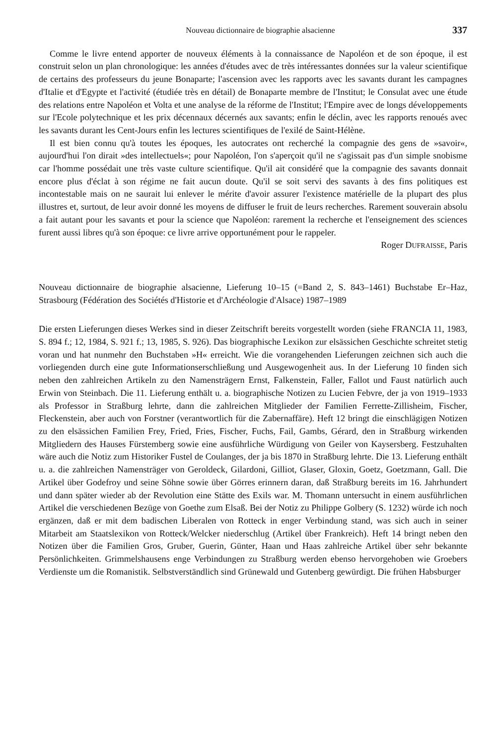Nouveau dictionnaire de biographie alsacienne 337
Comme le livre entend apporter de nouveux éléments à la connaissance de Napoléon et de son époque, il est construit selon un plan chronologique: les années d'études avec de très intéressantes données sur la valeur scientifique de certains des professeurs du jeune Bonaparte; l'ascension avec les rapports avec les savants durant les campagnes d'Italie et d'Egypte et l'activité (étudiée très en détail) de Bonaparte membre de l'Institut; le Consulat avec une étude des relations entre Napoléon et Volta et une analyse de la réforme de l'Institut; l'Empire avec de longs développements sur l'Ecole polytechnique et les prix décennaux décernés aux savants; enfin le déclin, avec les rapports renoués avec les savants durant les Cent-Jours enfin les lectures scientifiques de l'exilé de Saint-Hélène.
Il est bien connu qu'à toutes les époques, les autocrates ont recherché la compagnie des gens de »savoir«, aujourd'hui l'on dirait »des intellectuels«; pour Napoléon, l'on s'aperçoit qu'il ne s'agissait pas d'un simple snobisme car l'homme possédait une très vaste culture scientifique. Qu'il ait considéré que la compagnie des savants donnait encore plus d'éclat à son régime ne fait aucun doute. Qu'il se soit servi des savants à des fins politiques est incontestable mais on ne saurait lui enlever le mérite d'avoir assurer l'existence matérielle de la plupart des plus illustres et, surtout, de leur avoir donné les moyens de diffuser le fruit de leurs recherches. Rarement souverain absolu a fait autant pour les savants et pour la science que Napoléon: rarement la recherche et l'enseignement des sciences furent aussi libres qu'à son époque: ce livre arrive opportunément pour le rappeler.
Roger DUFRAISSE, Paris
Nouveau dictionnaire de biographie alsacienne, Lieferung 10–15 (=Band 2, S. 843–1461) Buchstabe Er–Haz, Strasbourg (Fédération des Sociétés d'Historie et d'Archéologie d'Alsace) 1987–1989
Die ersten Lieferungen dieses Werkes sind in dieser Zeitschrift bereits vorgestellt worden (siehe FRANCIA 11, 1983, S. 894 f.; 12, 1984, S. 921 f.; 13, 1985, S. 926). Das biographische Lexikon zur elsässichen Geschichte schreitet stetig voran und hat nunmehr den Buchstaben »H« erreicht. Wie die vorangehenden Lieferungen zeichnen sich auch die vorliegenden durch eine gute Informationserschließung und Ausgewogenheit aus. In der Lieferung 10 finden sich neben den zahlreichen Artikeln zu den Namensträgern Ernst, Falkenstein, Faller, Fallot und Faust natürlich auch Erwin von Steinbach. Die 11. Lieferung enthält u. a. biographische Notizen zu Lucien Febvre, der ja von 1919–1933 als Professor in Straßburg lehrte, dann die zahlreichen Mitglieder der Familien Ferrette-Zillisheim, Fischer, Fleckenstein, aber auch von Forstner (verantwortlich für die Zabernaffäre). Heft 12 bringt die einschlägigen Notizen zu den elsässichen Familien Frey, Fried, Fries, Fischer, Fuchs, Fail, Gambs, Gérard, den in Straßburg wirkenden Mitgliedern des Hauses Fürstemberg sowie eine ausführliche Würdigung von Geiler von Kaysersberg. Festzuhalten wäre auch die Notiz zum Historiker Fustel de Coulanges, der ja bis 1870 in Straßburg lehrte. Die 13. Lieferung enthält u. a. die zahlreichen Namensträger von Geroldeck, Gilardoni, Gilliot, Glaser, Gloxin, Goetz, Goetzmann, Gall. Die Artikel über Godefroy und seine Söhne sowie über Görres erinnern daran, daß Straßburg bereits im 16. Jahrhundert und dann später wieder ab der Revolution eine Stätte des Exils war. M. Thomann untersucht in einem ausführlichen Artikel die verschiedenen Bezüge von Goethe zum Elsaß. Bei der Notiz zu Philippe Golbery (S. 1232) würde ich noch ergänzen, daß er mit dem badischen Liberalen von Rotteck in enger Verbindung stand, was sich auch in seiner Mitarbeit am Staatslexikon von Rotteck/Welcker niederschlug (Artikel über Frankreich). Heft 14 bringt neben den Notizen über die Familien Gros, Gruber, Guerin, Günter, Haan und Haas zahlreiche Artikel über sehr bekannte Persönlichkeiten. Grimmelshausens enge Verbindungen zu Straßburg werden ebenso hervorgehoben wie Groebers Verdienste um die Romanistik. Selbstverständlich sind Grünewald und Gutenberg gewürdigt. Die frühen Habsburger